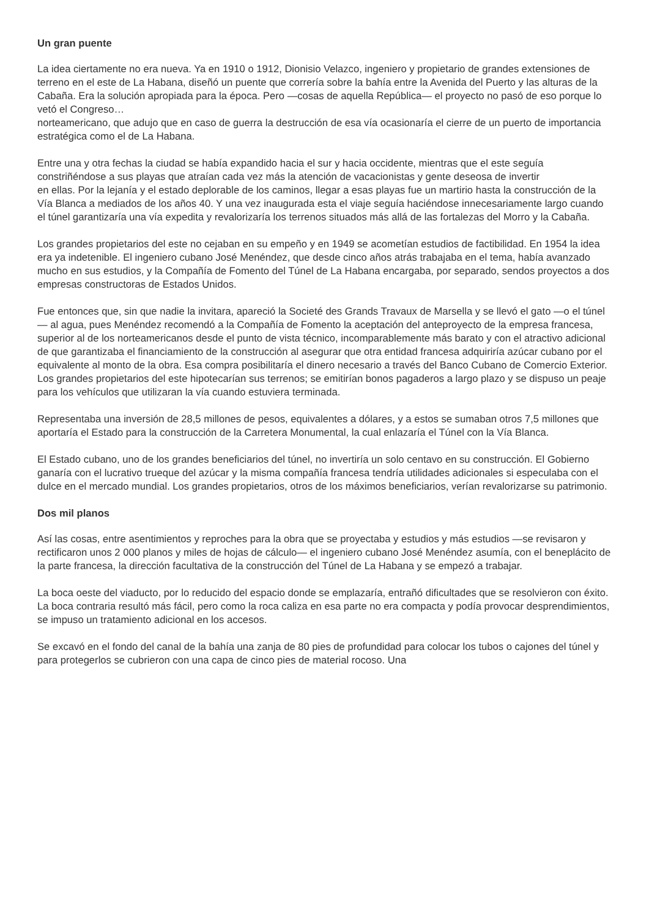Un gran puente
La idea ciertamente no era nueva. Ya en 1910 o 1912, Dionisio Velazco, ingeniero y propietario de grandes extensiones de terreno en el este de La Habana, diseñó un puente que correría sobre la bahía entre la Avenida del Puerto y las alturas de la Cabaña. Era la solución apropiada para la época. Pero —cosas de aquella República— el proyecto no pasó de eso porque lo vetó el Congreso…
norteamericano, que adujo que en caso de guerra la destrucción de esa vía ocasionaría el cierre de un puerto de importancia estratégica como el de La Habana.
Entre una y otra fechas la ciudad se había expandido hacia el sur y hacia occidente, mientras que el este seguía constriñéndose a sus playas que atraían cada vez más la atención de vacacionistas y gente deseosa de invertir
en ellas. Por la lejanía y el estado deplorable de los caminos, llegar a esas playas fue un martirio hasta la construcción de la Vía Blanca a mediados de los años 40. Y una vez inaugurada esta el viaje seguía haciéndose innecesariamente largo cuando el túnel garantizaría una vía expedita y revalorizaría los terrenos situados más allá de las fortalezas del Morro y la Cabaña.
Los grandes propietarios del este no cejaban en su empeño y en 1949 se acometían estudios de factibilidad. En 1954 la idea era ya indetenible. El ingeniero cubano José Menéndez, que desde cinco años atrás trabajaba en el tema, había avanzado mucho en sus estudios, y la Compañía de Fomento del Túnel de La Habana encargaba, por separado, sendos proyectos a dos empresas constructoras de Estados Unidos.
Fue entonces que, sin que nadie la invitara, apareció la Societé des Grands Travaux de Marsella y se llevó el gato —o el túnel— al agua, pues Menéndez recomendó a la Compañía de Fomento la aceptación del anteproyecto de la empresa francesa, superior al de los norteamericanos desde el punto de vista técnico, incomparablemente más barato y con el atractivo adicional de que garantizaba el financiamiento de la construcción al asegurar que otra entidad francesa adquiriría azúcar cubano por el equivalente al monto de la obra. Esa compra posibilitaría el dinero necesario a través del Banco Cubano de Comercio Exterior. Los grandes propietarios del este hipotecarían sus terrenos; se emitirían bonos pagaderos a largo plazo y se dispuso un peaje para los vehículos que utilizaran la vía cuando estuviera terminada.
Representaba una inversión de 28,5 millones de pesos, equivalentes a dólares, y a estos se sumaban otros 7,5 millones que aportaría el Estado para la construcción de la Carretera Monumental, la cual enlazaría el Túnel con la Vía Blanca.
El Estado cubano, uno de los grandes beneficiarios del túnel, no invertiría un solo centavo en su construcción. El Gobierno ganaría con el lucrativo trueque del azúcar y la misma compañía francesa tendría utilidades adicionales si especulaba con el dulce en el mercado mundial. Los grandes propietarios, otros de los máximos beneficiarios, verían revalorizarse su patrimonio.
Dos mil planos
Así las cosas, entre asentimientos y reproches para la obra que se proyectaba y estudios y más estudios —se revisaron y rectificaron unos 2 000 planos y miles de hojas de cálculo— el ingeniero cubano José Menéndez asumía, con el beneplácito de la parte francesa, la dirección facultativa de la construcción del Túnel de La Habana y se empezó a trabajar.
La boca oeste del viaducto, por lo reducido del espacio donde se emplazaría, entrañó dificultades que se resolvieron con éxito. La boca contraria resultó más fácil, pero como la roca caliza en esa parte no era compacta y podía provocar desprendimientos, se impuso un tratamiento adicional en los accesos.
Se excavó en el fondo del canal de la bahía una zanja de 80 pies de profundidad para colocar los tubos o cajones del túnel y para protegerlos se cubrieron con una capa de cinco pies de material rocoso. Una